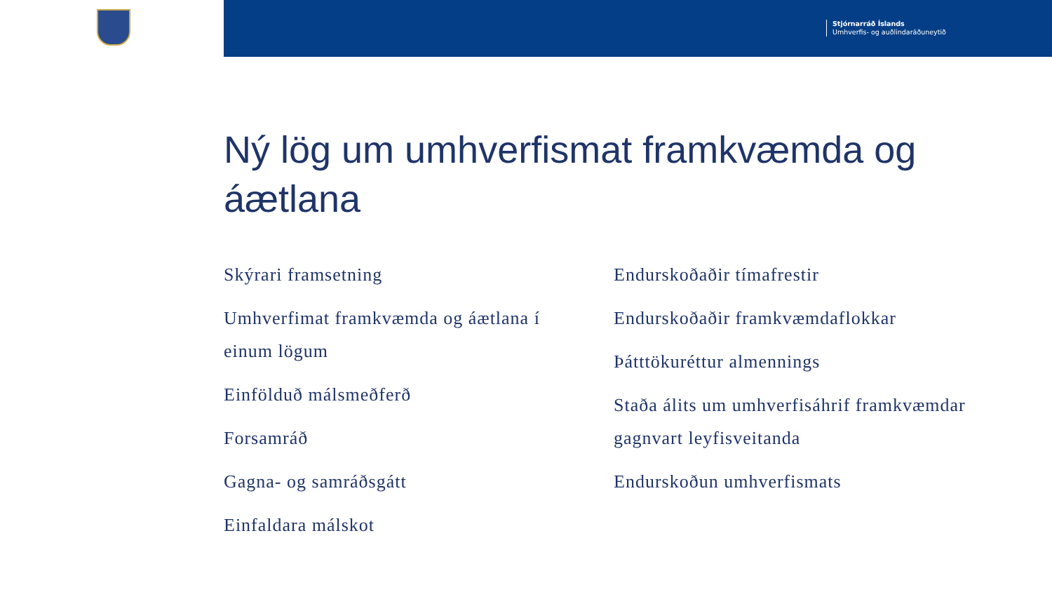Stjórnarráð Íslands
Umhverfis- og auðlindaráðuneytið
Ný lög um umhverfismat framkvæmda og áætlana
Skýrari framsetning
Umhverfimat framkvæmda og áætlana í einum lögum
Einfölduð málsmeðferð
Forsamráð
Gagna- og samráðsgátt
Einfaldara málskot
Endurskoðaðir tímafrestir
Endurskoðaðir framkvæmdaflokkar
Þátttökuréttur almennings
Staða álits um umhverfisáhrif framkvæmdar gagnvart leyfisveitanda
Endurskoðun umhverfismats